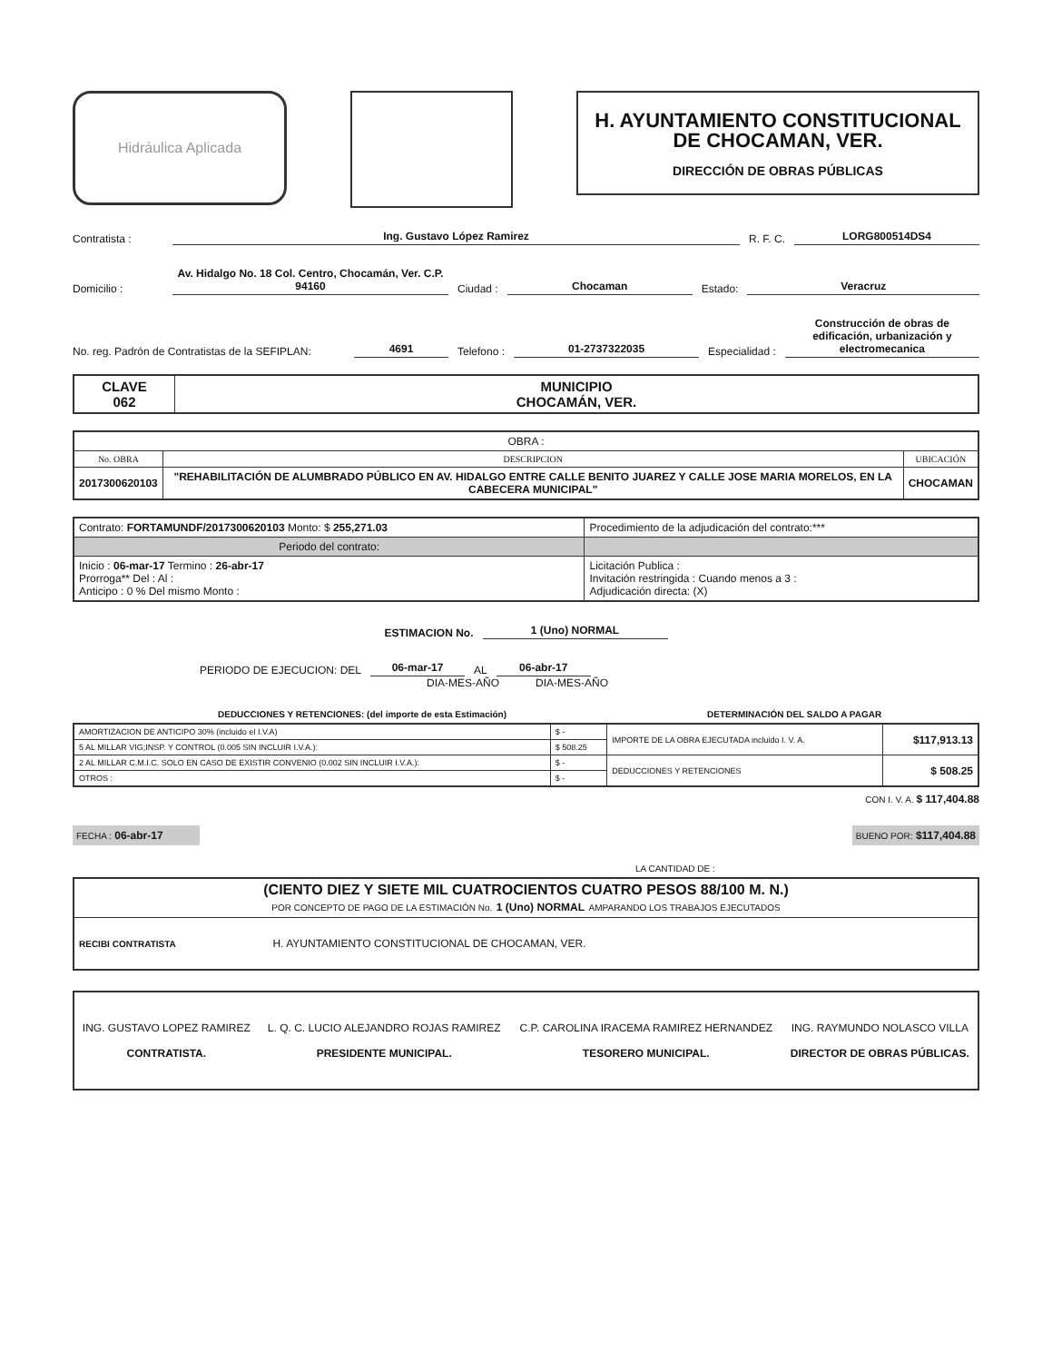Hidráulica Aplicada
H. AYUNTAMIENTO CONSTITUCIONAL
DE CHOCAMAN, VER.
DIRECCIÓN DE OBRAS PÚBLICAS
Contratista : Ing. Gustavo López Ramirez R. F. C. LORG800514DS4
Domicilio : Av. Hidalgo No. 18 Col. Centro, Chocamán, Ver. C.P. 94160 Ciudad : Chocaman Estado: Veracruz
No. reg. Padrón de Contratistas de la SEFIPLAN: 4691 Telefono : 01-2737322035 Especialidad : Construcción de obras de edificación, urbanización y electromecanica
| CLAVE 062 | MUNICIPIO CHOCAMÁN, VER. |
| OBRA : | | |
| No. OBRA | DESCRIPCION | UBICACIÓN |
| 2017300620103 | "REHABILITACIÓN DE ALUMBRADO PÚBLICO EN AV. HIDALGO ENTRE CALLE BENITO JUAREZ Y CALLE JOSE MARIA MORELOS, EN LA CABECERA MUNICIPAL" | CHOCAMAN |
| Contrato: FORTAMUNDF/2017300620103 Monto: $ 255,271.03 | Procedimiento de la adjudicación del contrato:*** |
| Periodo del contrato: | |
| Inicio : 06-mar-17 Termino : 26-abr-17 Prorroga** Del : Al : Anticipo : 0 % Del mismo Monto : | Licitación Publica : Invitación restringida : Cuando menos a 3 : Adjudicación directa: (X) |
ESTIMACION No. 1 (Uno) NORMAL
PERIODO DE EJECUCION: DEL 06-mar-17 AL 06-abr-17
DIA-MES-AÑO DIA-MES-AÑO
DEDUCCIONES Y RETENCIONES: (del importe de esta Estimación) DETERMINACIÓN DEL SALDO A PAGAR
| AMORTIZACION DE ANTICIPO 30% (incluido el I.V.A) | $ - | IMPORTE DE LA OBRA EJECUTADA incluido I. V. A. | $117,913.13 |
| 5 AL MILLAR VIG;INSP. Y CONTROL (0.005 SIN INCLUIR I.V.A.): | $ 508.25 | | |
| 2 AL MILLAR C.M.I.C. SOLO EN CASO DE EXISTIR CONVENIO (0.002 SIN INCLUIR I.V.A.): | $ - | DEDUCCIONES Y RETENCIONES | $ 508.25 |
| OTROS : | $ - | | |
CON I. V. A. $ 117,404.88
FECHA : 06-abr-17 BUENO POR: $117,404.88
LA CANTIDAD DE :
| (CIENTO DIEZ Y SIETE MIL CUATROCIENTOS CUATRO PESOS 88/100 M. N.) POR CONCEPTO DE PAGO DE LA ESTIMACIÓN No. 1 (Uno) NORMAL AMPARANDO LOS TRABAJOS EJECUTADOS |
| RECIBI CONTRATISTA H. AYUNTAMIENTO CONSTITUCIONAL DE CHOCAMAN, VER. |
| ING. GUSTAVO LOPEZ RAMIREZ CONTRATISTA. | L. Q. C. LUCIO ALEJANDRO ROJAS RAMIREZ PRESIDENTE MUNICIPAL. | C.P. CAROLINA IRACEMA RAMIREZ HERNANDEZ TESORERO MUNICIPAL. | ING. RAYMUNDO NOLASCO VILLA DIRECTOR DE OBRAS PÚBLICAS. |